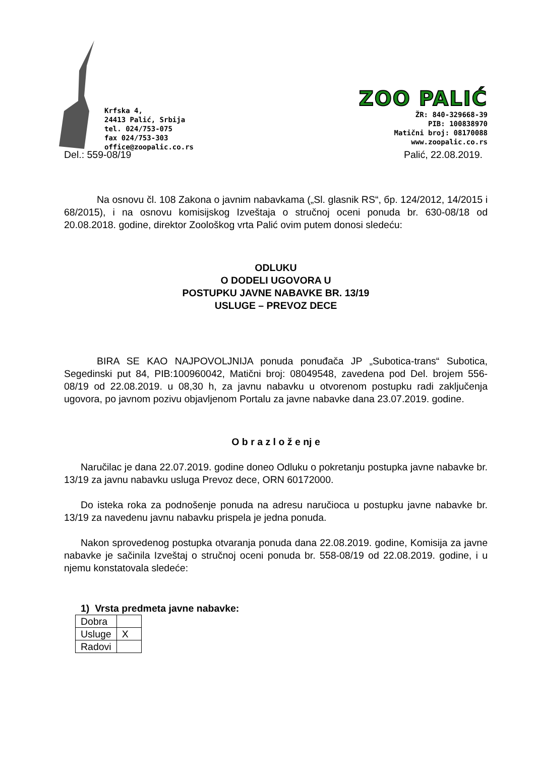Krfska 4,
24413 Palić, Srbija
tel. 024/753-075
fax 024/753-303
office@zoopalic.co.rs
ZOO PALIĆ
ŽR: 840-329668-39
PIB: 100838970
Matični broj: 08170088
www.zoopalic.co.rs
Del.: 559-08/19 Palić, 22.08.2019.
Na osnovu čl. 108 Zakona o javnim nabavkama („Sl. glasnik RS“, бр. 124/2012, 14/2015 i 68/2015), i na osnovu komisijskog Izveštaja o stručnoj oceni ponuda br. 630-08/18 od 20.08.2018. godine, direktor Zoološkog vrta Palić ovim putem donosi sledeću:
ODLUKU
O DODELI UGOVORA U
POSTUPKU JAVNE NABAVKE BR. 13/19
USLUGE – PREVOZ DECE
BIRA SE KAO NAJPOVOLJNIJA ponuda ponuđača JP „Subotica-trans“ Subotica, Segedinski put 84, PIB:100960042, Matični broj: 08049548, zavedena pod Del. brojem 556-08/19 od 22.08.2019. u 08,30 h, za javnu nabavku u otvorenom postupku radi zaključenja ugovora, po javnom pozivu objavljenom Portalu za javne nabavke dana 23.07.2019. godine.
O b r a z l o ž e nj e
Naručilac je dana 22.07.2019. godine doneo Odluku o pokretanju postupka javne nabavke br. 13/19 za javnu nabavku usluga Prevoz dece, ORN 60172000.
Do isteka roka za podnošenje ponuda na adresu naručioca u postupku javne nabavke br. 13/19 za navedenu javnu nabavku prispela je jedna ponuda.
Nakon sprovedenog postupka otvaranja ponuda dana 22.08.2019. godine, Komisija za javne nabavke je sačinila Izveštaj o stručnoj oceni ponuda br. 558-08/19 od 22.08.2019. godine, i u njemu konstatovala sledeće:
1) Vrsta predmeta javne nabavke:
| Dobra | |
| Usluge | X |
| Radovi | |